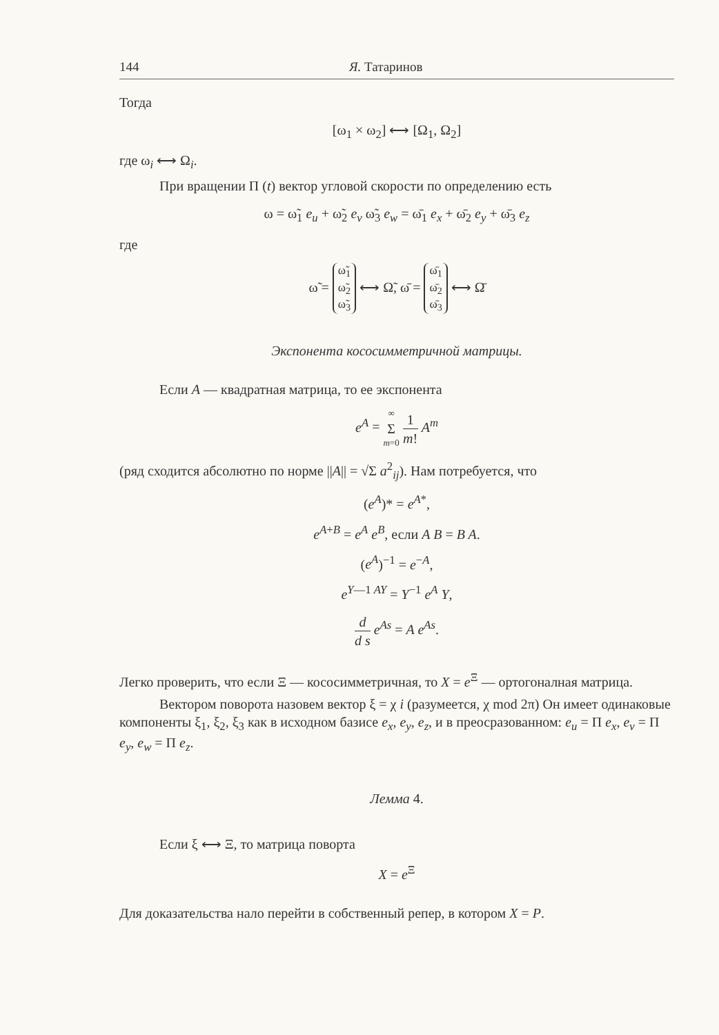144 Я. Татаринов
Тогда
[ω<sub>1</sub> × ω<sub>2</sub>] ⟷ [Ω<sub>1</sub>, Ω<sub>2</sub>]
где ω<sub>i</sub> ⟷ Ω<sub>i</sub>.
При вращении Π (t) вектор угловой скорости по определению есть
ω = ω̃<sub>1</sub> e<sub>u</sub> + ω̃<sub>2</sub> e<sub>v</sub> ω̃<sub>3</sub> e<sub>w</sub> = ω̄<sub>1</sub> e<sub>x</sub> + ω̄<sub>2</sub> e<sub>y</sub> + ω̄<sub>3</sub> e<sub>z</sub>
где
ω̃ =
ω̃<sub>1</sub>
ω̃<sub>2</sub>
ω̃<sub>3</sub>
⟷ Ω̃, ω̄ =
ω̄<sub>1</sub>
ω̄<sub>2</sub>
ω̄<sub>3</sub>
⟷ Ω̄
Экспонента кососимметричной матрицы.
Если A — квадратная матрица, то ее экспонента
e<sup>A</sup> = ∞ Σ m=0 1 m! A<sup>m</sup>
(ряд сходится абсолютно по норме ||A|| = √Σ a<sup>2</sup><sub>ij</sub>). Нам потребуется, что
(e<sup>A</sup>)* = e<sup>A*</sup>,
e<sup>A+B</sup> = e<sup>A</sup> e<sup>B</sup>, если A B = B A.
(e<sup>A</sup>)<sup>−1</sup> = e<sup>−A</sup>,
e<sup>Y—1 AY</sup> = Y<sup>−1</sup> e<sup>A</sup> Y,
d d s e<sup>As</sup> = A e<sup>As</sup>.
Легко проверить, что если Ξ — кососимметричная, то X = e<sup>Ξ</sup> — ортогоналная матрица.
Вектором поворота назовем вектор ξ = χ i (разумеется, χ mod 2π) Он имеет одинаковые компоненты ξ<sub>1</sub>, ξ<sub>2</sub>, ξ<sub>3</sub> как в исходном базисе e<sub>x</sub>, e<sub>y</sub>, e<sub>z</sub>, и в преосразованном: e<sub>u</sub> = Π e<sub>x</sub>, e<sub>v</sub> = Π e<sub>y</sub>, e<sub>w</sub> = Π e<sub>z</sub>.
Лемма 4.
Если ξ ⟷ Ξ, то матрица поворта
X = e<sup>Ξ</sup>
Для доказательства нало перейти в собственный репер, в котором X = P.